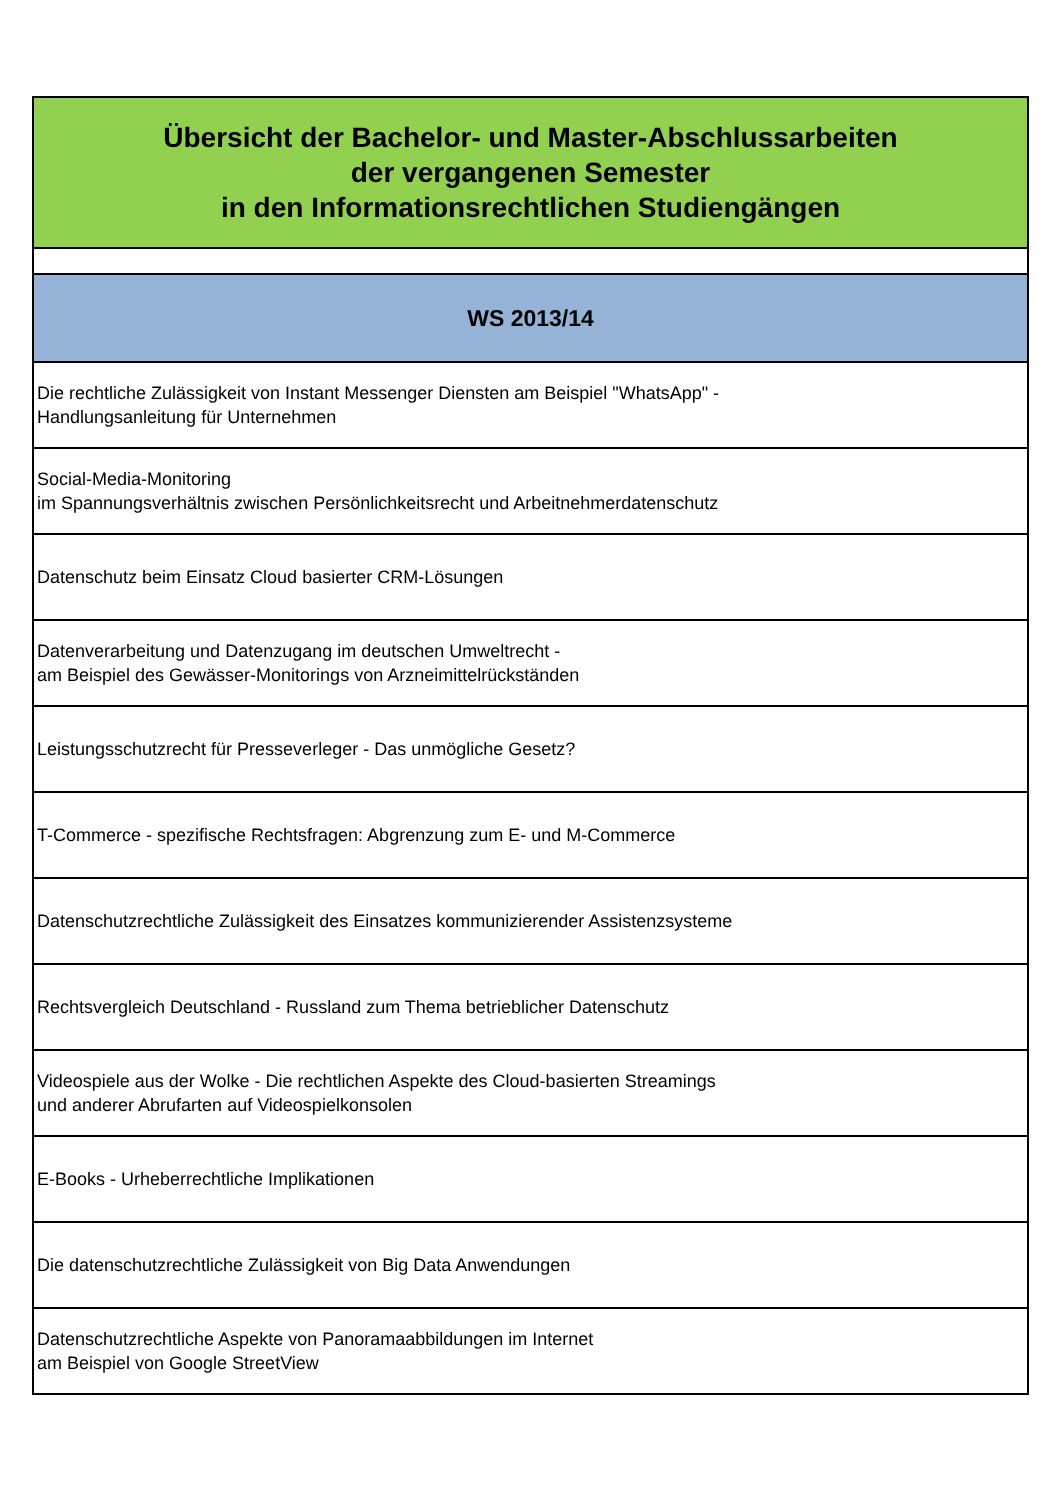| Übersicht der Bachelor- und Master-Abschlussarbeiten der vergangenen Semester in den Informationsrechtlichen Studiengängen |
| --- |
| WS 2013/14 |
| Die rechtliche Zulässigkeit von Instant Messenger Diensten am Beispiel "WhatsApp" - Handlungsanleitung für Unternehmen |
| Social-Media-Monitoring im Spannungsverhältnis zwischen Persönlichkeitsrecht und Arbeitnehmerdatenschutz |
| Datenschutz beim Einsatz Cloud basierter CRM-Lösungen |
| Datenverarbeitung und Datenzugang im deutschen Umweltrecht - am Beispiel des Gewässer-Monitorings von Arzneimittelrückständen |
| Leistungsschutzrecht für Presseverleger - Das unmögliche Gesetz? |
| T-Commerce - spezifische Rechtsfragen: Abgrenzung zum E- und M-Commerce |
| Datenschutzrechtliche Zulässigkeit des Einsatzes kommunizierender Assistenzsysteme |
| Rechtsvergleich Deutschland - Russland zum Thema betrieblicher Datenschutz |
| Videospiele aus der Wolke - Die rechtlichen Aspekte des Cloud-basierten Streamings und anderer Abrufarten auf Videospielkonsolen |
| E-Books - Urheberrechtliche Implikationen |
| Die datenschutzrechtliche Zulässigkeit von Big Data Anwendungen |
| Datenschutzrechtliche Aspekte von Panoramaabbildungen im Internet am Beispiel von Google StreetView |